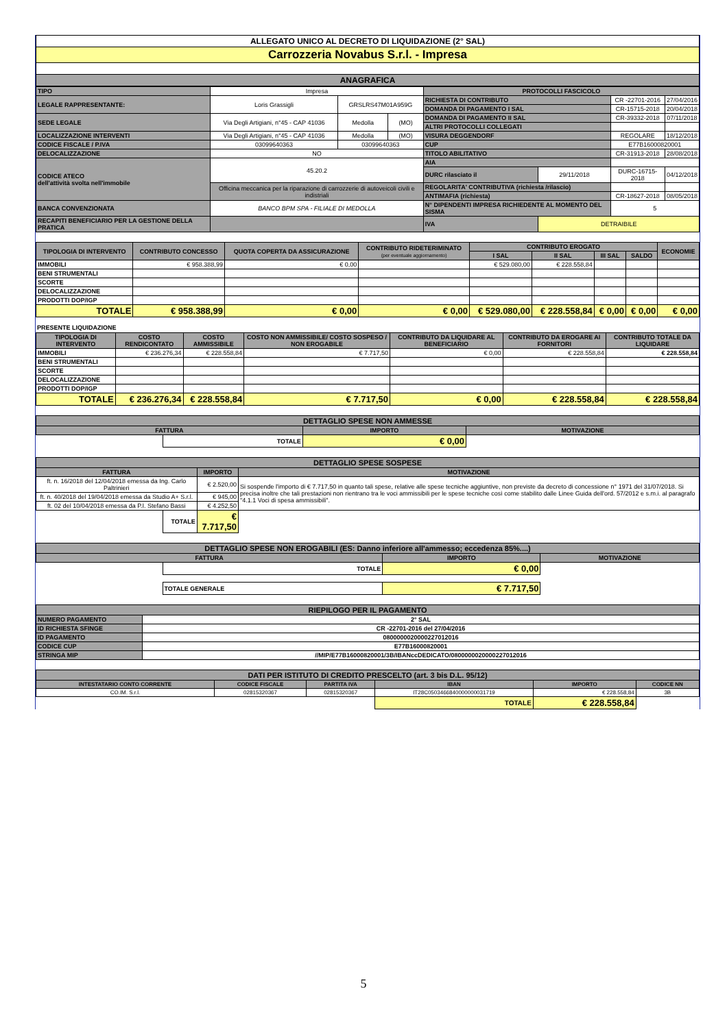| ALLEGATO UNICO AL DECRETO DI LIQUIDAZIONE (2° SAL) |
| Carrozzeria Novabus S.r.l. - Impresa |
| ANAGRAFICA |
| TIPO | Impresa | | | PROTOCOLLI FASCICOLO | | | |
| LEGALE RAPPRESENTANTE: | Loris Grassigli | GRSLRS47M01A959G | | RICHIESTA DI CONTRIBUTO | | CR -22701-2016 | 27/04/2016 |
| | | | | DOMANDA DI PAGAMENTO I SAL | | CR-15715-2018 | 20/04/2018 |
| SEDE LEGALE | Via Degli Artigiani, n°45 - CAP 41036 | Medolla | (MO) | DOMANDA DI PAGAMENTO II SAL | | CR-39332-2018 | 07/11/2018 |
| | | | | ALTRI PROTOCOLLI COLLEGATI | | | |
| LOCALIZZAZIONE INTERVENTI | Via Degli Artigiani, n°45 - CAP 41036 | Medolla | (MO) | VISURA DEGGENDORF | | REGOLARE | 18/12/2018 |
| CODICE FISCALE / P.IVA | 03099640363 | 03099640363 | | CUP | | E77B16000820001 | |
| DELOCALIZZAZIONE | NO | | | TITOLO ABILITATIVO | | CR-31913-2018 | 28/08/2018 |
| CODICE ATECO dell'attività svolta nell'immobile | 45.20.2 | | | AIA | | | |
| | | | | DURC rilasciato il | 29/11/2018 | DURC-16715-2018 | 04/12/2018 |
| | Officina meccanica per la riparazione di carrozzerie di autoveicoli civili e indistriali | | | REGOLARITA' CONTRIBUTIVA (richiesta /rilascio) | | | |
| | | | | ANTIMAFIA (richiesta) | | CR-18627-2018 | 08/05/2018 |
| BANCA CONVENZIONATA | BANCO BPM SPA - FILIALE DI MEDOLLA | | | N° DIPENDENTI IMPRESA RICHIEDENTE AL MOMENTO DEL SISMA | | 5 | |
| RECAPITI BENEFICIARIO PER LA GESTIONE DELLA PRATICA | | | | IVA | DETRAIBILE | | |
| TIPOLOGIA DI INTERVENTO | CONTRIBUTO CONCESSO | QUOTA COPERTA DA ASSICURAZIONE | CONTRIBUTO RIDETERIMINATO (per eventuale aggiornamento) | CONTRIBUTO EROGATO | | | | ECONOMIE |
| | | | | I SAL | II SAL | III SAL | SALDO | |
| IMMOBILI | € 958.388,99 | € 0,00 | | € 529.080,00 | € 228.558,84 | | | |
| BENI STRUMENTALI | | | | | | | | |
| SCORTE | | | | | | | | |
| DELOCALIZZAZIONE | | | | | | | | |
| PRODOTTI DOP/IGP | | | | | | | | |
| TOTALE | € 958.388,99 | € 0,00 | € 0,00 | € 529.080,00 | € 228.558,84 | € 0,00 | € 0,00 | € 0,00 |
PRESENTE LIQUIDAZIONE
| TIPOLOGIA DI INTERVENTO | COSTO RENDICONTATO | COSTO AMMISSIBILE | COSTO NON AMMISSIBILE/ COSTO SOSPESO / NON EROGABILE | CONTRIBUTO DA LIQUIDARE AL BENEFICIARIO | CONTRIBUTO DA EROGARE AI FORNITORI | CONTRIBUTO TOTALE DA LIQUIDARE |
| IMMOBILI | € 236.276,34 | € 228.558,84 | € 7.717,50 | € 0,00 | € 228.558,84 | € 228.558,84 |
| BENI STRUMENTALI | | | | | | |
| SCORTE | | | | | | |
| DELOCALIZZAZIONE | | | | | | |
| PRODOTTI DOP/IGP | | | | | | |
| TOTALE | € 236.276,34 | € 228.558,84 | € 7.717,50 | € 0,00 | € 228.558,84 | € 228.558,84 |
| DETTAGLIO SPESE NON AMMESSE | | | |
| FATTURA | | IMPORTO | MOTIVAZIONE |
| | TOTALE | € 0,00 | |
| DETTAGLIO SPESE SOSPESE | | | |
| FATTURA | | IMPORTO | MOTIVAZIONE |
| ft. n. 16/2018 del 12/04/2018 emessa da Ing. Carlo Paltrinieri | | € 2.520,00 | Si sospende l'importo di € 7.717,50 in quanto tali spese, relative alle spese tecniche aggiuntive, non previste da decreto di concessione n° 1971 del 31/07/2018. Si precisa inoltre che tali prestazioni non rientrano tra le voci ammissibili per le spese tecniche così come stabilito dalle Linee Guida dell'ord. 57/2012 e s.m.i. al paragrafo "4.1.1 Voci di spesa ammissibili". |
| ft. n. 40/2018 del 19/04/2018 emessa da Studio A+ S.r.l. | | € 945,00 | |
| ft. 02 del 10/04/2018 emessa da P.I. Stefano Bassi | | € 4.252,50 | |
| | TOTALE | € 7.717,50 | |
| DETTAGLIO SPESE NON EROGABILI (ES: Danno inferiore all'ammesso; eccedenza 85%....) | | | |
| FATTURA | | IMPORTO | MOTIVAZIONE |
| | TOTALE | € 0,00 | |
| | TOTALE GENERALE | € 7.717,50 | |
| RIEPILOGO PER IL PAGAMENTO | |
| NUMERO PAGAMENTO | 2° SAL |
| ID RICHIESTA SFINGE | CR -22701-2016 del 27/04/2016 |
| ID PAGAMENTO | 0800000020000227012016 |
| CODICE CUP | E77B16000820001 |
| STRINGA MIP | //MIP/E77B16000820001/3B/IBANccDEDICATO/0800000020000227012016 |
| DATI PER ISTITUTO DI CREDITO PRESCELTO (art. 3 bis D.L. 95/12) | | | | | |
| INTESTATARIO CONTO CORRENTE | CODICE FISCALE | PARTITA IVA | IBAN | IMPORTO | CODICE NN |
| CO.IM. S.r.l. | 02815320367 | 02815320367 | IT28C0503466840000000031719 | € 228.558,84 | 3B |
| | | | TOTALE | € 228.558,84 | |
5